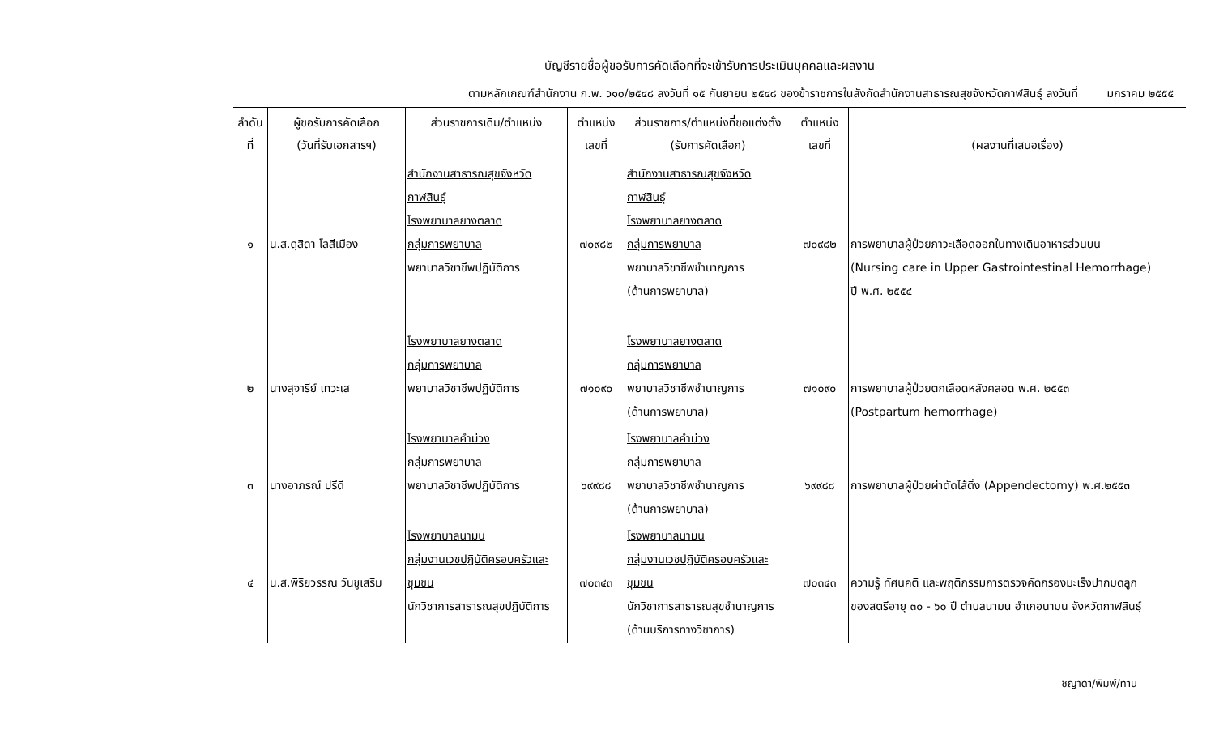บัญชีรายชื่อผู้ขอรับการคัดเลือกที่จะเข้ารับการประเมินบุคคลและผลงาน
ตามหลักเกณฑ์สำนักงาน ก.พ. ว๑๐/๒๕๔๘ ลงวันที่ ๑๕ กันยายน ๒๕๔๘ ของข้าราชการในสังกัดสำนักงานสาธารณสุขจังหวัดกาฬสินธุ์ ลงวันที่ มกราคม ๒๕๕๕
| ลำดับ ที่ | ผู้ขอรับการคัดเลือก (วันที่รับเอกสารฯ) | ส่วนราชการเดิม/ตำแหน่ง | ตำแหน่ง เลขที่ | ส่วนราชการ/ตำแหน่งที่ขอแต่งตั้ง (รับการคัดเลือก) | ตำแหน่ง เลขที่ | (ผลงานที่เสนอเรื่อง) |
| --- | --- | --- | --- | --- | --- | --- |
| ๑ | น.ส.ดุสิดา โลสีเมือง | สำนักงานสาธารณสุขจังหวัดกาฬสินธุ์ โรงพยาบาลยางตลาด กลุ่มการพยาบาล พยาบาลวิชาชีพปฏิบัติการ | ๗๐๙๘๒ | สำนักงานสาธารณสุขจังหวัดกาฬสินธุ์ โรงพยาบาลยางตลาด กลุ่มการพยาบาล พยาบาลวิชาชีพชำนาญการ (ด้านการพยาบาล) | ๗๐๙๘๒ | การพยาบาลผู้ป่วยภาวะเลือดออกในทางเดินอาหารส่วนบน (Nursing care in Upper Gastrointestinal Hemorrhage) ปี พ.ศ. ๒๕๕๔ |
| ๒ | นางสุจารีย์ เทวะเส | โรงพยาบาลยางตลาด กลุ่มการพยาบาล พยาบาลวิชาชีพปฏิบัติการ | ๗๑๐๙๐ | โรงพยาบาลยางตลาด กลุ่มการพยาบาล พยาบาลวิชาชีพชำนาญการ (ด้านการพยาบาล) | ๗๑๐๙๐ | การพยาบาลผู้ป่วยตกเลือดหลังคลอด พ.ศ. ๒๕๕๓ (Postpartum hemorrhage) |
| ๓ | นางอาภรณ์ ปรีดี | โรงพยาบาลคำม่วง กลุ่มการพยาบาล พยาบาลวิชาชีพปฏิบัติการ | ๖๙๙๘๘ | โรงพยาบาลคำม่วง กลุ่มการพยาบาล พยาบาลวิชาชีพชำนาญการ (ด้านการพยาบาล) | ๖๙๙๘๘ | การพยาบาลผู้ป่วยผ่าตัดไส้ติ่ง (Appendectomy) พ.ศ.๒๕๕๓ |
| ๔ | น.ส.พิริยวรรณ วันชูเสริม | โรงพยาบาลนามน กลุ่มงานเวชปฏิบัติครอบครัวและชุมชน นักวิชาการสาธารณสุขปฏิบัติการ | ๗๐๓๔๓ | โรงพยาบาลนามน กลุ่มงานเวชปฏิบัติครอบครัวและชุมชน นักวิชาการสาธารณสุขชำนาญการ (ด้านบริการทางวิชาการ) | ๗๐๓๔๓ | ความรู้ ทัศนคติ และพฤติกรรมการตรวจคัดกรองมะเร็งปากมดลูก ของสตรีอายุ ๓๐ - ๖๐ ปี ตำบลนามน อำเภอนามน จังหวัดกาฬสินธุ์ |
ชญาดา/พิมพ์/ทาน